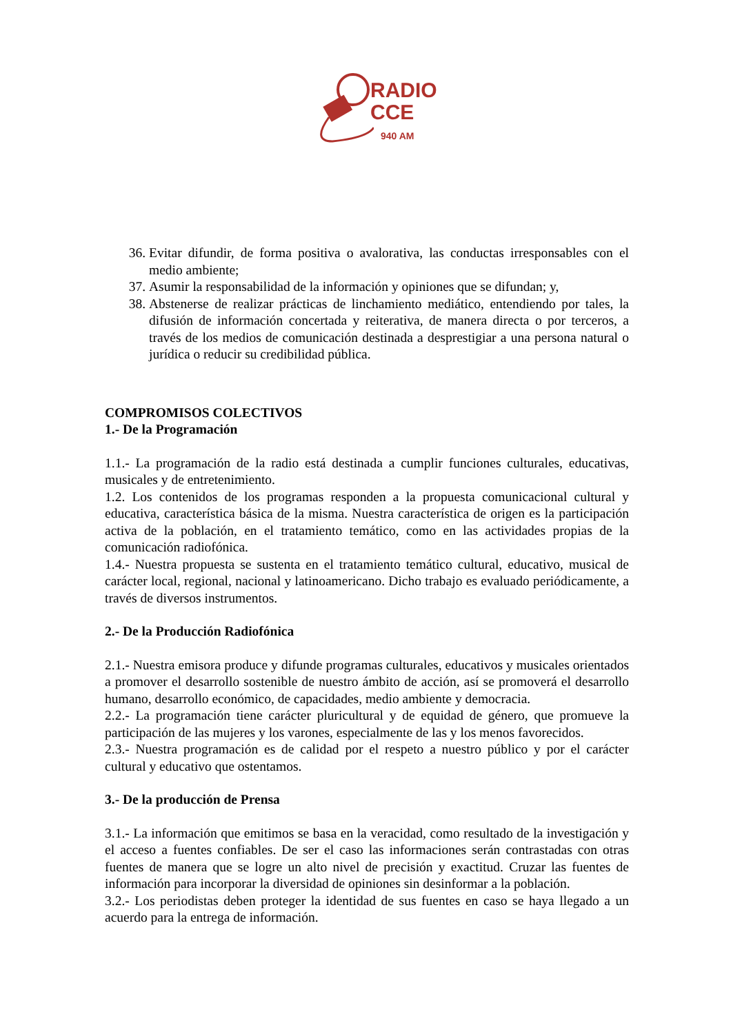RADIO
CCE
940 AM
36. Evitar difundir, de forma positiva o avalorativa, las conductas irresponsables con el medio ambiente;
37. Asumir la responsabilidad de la información y opiniones que se difundan; y,
38. Abstenerse de realizar prácticas de linchamiento mediático, entendiendo por tales, la difusión de información concertada y reiterativa, de manera directa o por terceros, a través de los medios de comunicación destinada a desprestigiar a una persona natural o jurídica o reducir su credibilidad pública.
COMPROMISOS COLECTIVOS
1.- De la Programación
1.1.- La programación de la radio está destinada a cumplir funciones culturales, educativas, musicales y de entretenimiento.
1.2. Los contenidos de los programas responden a la propuesta comunicacional cultural y educativa, característica básica de la misma. Nuestra característica de origen es la participación activa de la población, en el tratamiento temático, como en las actividades propias de la comunicación radiofónica.
1.4.- Nuestra propuesta se sustenta en el tratamiento temático cultural, educativo, musical de carácter local, regional, nacional y latinoamericano. Dicho trabajo es evaluado periódicamente, a través de diversos instrumentos.
2.- De la Producción Radiofónica
2.1.- Nuestra emisora produce y difunde programas culturales, educativos y musicales orientados a promover el desarrollo sostenible de nuestro ámbito de acción, así se promoverá el desarrollo humano, desarrollo económico, de capacidades, medio ambiente y democracia.
2.2.- La programación tiene carácter pluricultural y de equidad de género, que promueve la participación de las mujeres y los varones, especialmente de las y los menos favorecidos.
2.3.- Nuestra programación es de calidad por el respeto a nuestro público y por el carácter cultural y educativo que ostentamos.
3.- De la producción de Prensa
3.1.- La información que emitimos se basa en la veracidad, como resultado de la investigación y el acceso a fuentes confiables. De ser el caso las informaciones serán contrastadas con otras fuentes de manera que se logre un alto nivel de precisión y exactitud. Cruzar las fuentes de información para incorporar la diversidad de opiniones sin desinformar a la población.
3.2.- Los periodistas deben proteger la identidad de sus fuentes en caso se haya llegado a un acuerdo para la entrega de información.